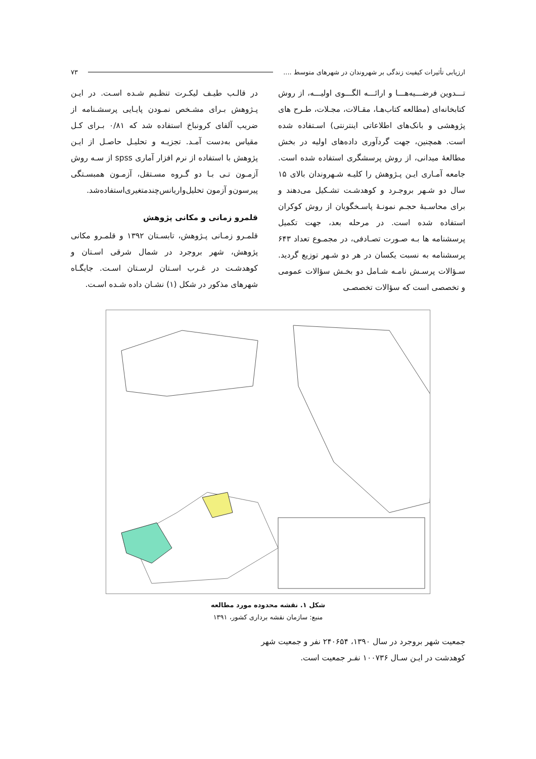ارزیابی تأثیرات کیفیت زندگی بر شهروندان در شهرهای متوسط .... ۷۳
تـــدوین فرضـــیه‌هـــا و ارائـــه الگـــوی اولیـــه، از روش کتابخانه‌ای (مطالعه کتاب‌هـا، مقـالات، مجـلات، طـرح های پژوهشی و بانک‌های اطلاعاتی اینترنتی) اسـتفاده شده است. همچنین، جهت گردآوری داده‌های اولیه در بخش مطالعهٔ میدانی، از روش پرسشگری استفاده شده است. جامعه آمـاری ایـن پـژوهش را کلیـه شـهروندان بالای ۱۵ سال دو شـهر بروجـرد و کوهدشـت تشـکیل می‌دهند و برای محاسـبهٔ حجـم نمونـهٔ پاسـخگویان از روش کوکران استفاده شده است. در مرحله بعد، جهت تکمیل پرسشنامه ها بـه صـورت تصـادفی، در مجمـوع تعداد ۶۴۳ پرسشنامه به نسبت یکسان در هر دو شـهر توزیع گردید. سـؤالات پرسـش نامـه شـامل دو بخـش سؤالات عمومی و تخصصی است که سؤالات تخصصـی
در قالـب طیـف لیکـرت تنظـیم شـده اسـت. در ایـن پـژوهش بـرای مشـخص نمـودن پایـایی پرسشـنامه از ضریب آلفای کرونباخ استفاده شد که ۰/۸۱ بـرای کـل مقیاس به‌دست آمـد. تجزیـه و تحلیـل حاصـل از ایـن پژوهش با استفاده از نرم افزار آماری spss از سـه روش آزمـون تـی بـا دو گـروه مسـتقل، آزمـون همبسـتگی پیرسون‌و آزمون تحلیل‌واریانس‌چندمتغیری‌استفاده‌شد.
قلمرو زمانی و مکانی پژوهش
قلمـرو زمـانی پـژوهش، تابسـتان ۱۳۹۲ و قلمـرو مکانی پژوهش، شهر بروجرد در شمال شرقی اسـتان و کوهدشـت در غـرب اسـتان لرسـتان اسـت. جایگـاه شهرهای مذکور در شکل (۱) نشـان داده شـده اسـت.
شکل ۱. نقشه محدوده مورد مطالعه
منبع: سازمان نقشه برداری کشور، ۱۳۹۱
جمعیت شهر بروجرد در سال ۱۳۹۰، ۲۴۰۶۵۴ نفر و جمعیت شهر کوهدشت در ایـن سـال ۱۰۰۷۳۶ نفـر جمعیت است.